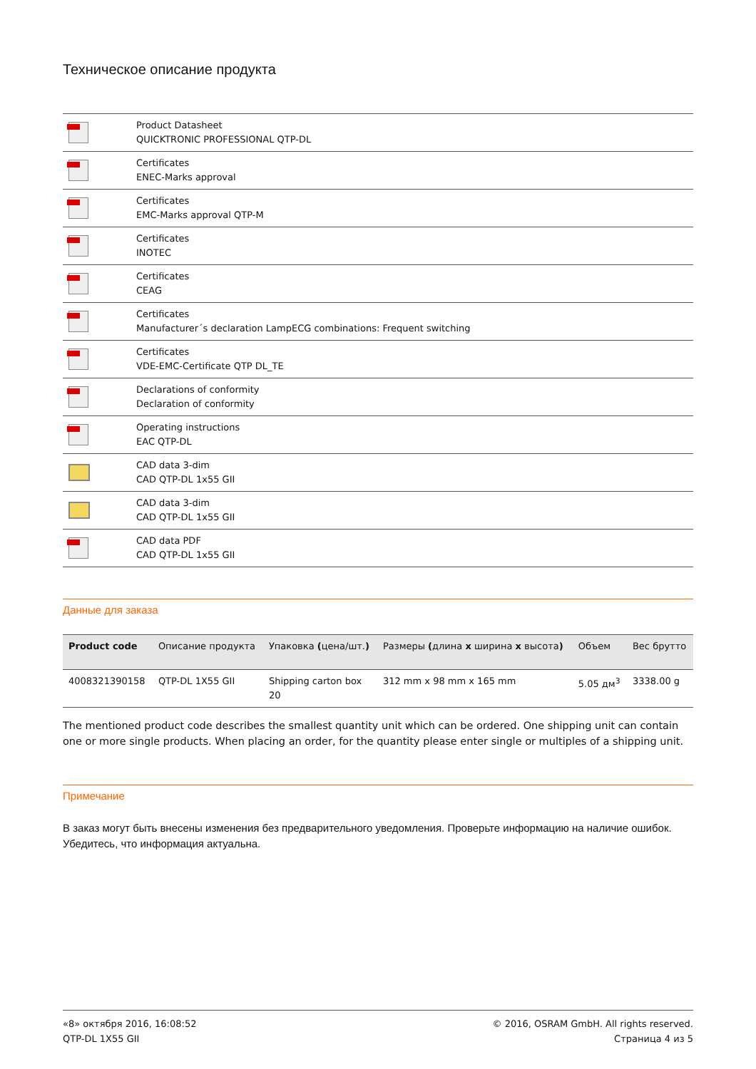Техническое описание продукта
| | Product Datasheet QUICKTRONIC PROFESSIONAL QTP-DL |
| | Certificates ENEC-Marks approval |
| | Certificates EMC-Marks approval QTP-M |
| | Certificates INOTEC |
| | Certificates CEAG |
| | Certificates Manufacturer´s declaration LampECG combinations: Frequent switching |
| | Certificates VDE-EMC-Certificate QTP DL_TE |
| | Declarations of conformity Declaration of conformity |
| | Operating instructions EAC QTP-DL |
| | CAD data 3-dim CAD QTP-DL 1x55 GII |
| | CAD data 3-dim CAD QTP-DL 1x55 GII |
| | CAD data PDF CAD QTP-DL 1x55 GII |
Данные для заказа
| Product code | Описание продукта | Упаковка ( цена/шт. ) | Размеры ( длина x ширина x высота ) | Объем | Вес брутто |
| --- | --- | --- | --- | --- | --- |
| 4008321390158 | QTP-DL 1X55 GII | Shipping carton box 20 | 312 mm x 98 mm x 165 mm | 5.05 дм<sup>3</sup> | 3338.00 g |
The mentioned product code describes the smallest quantity unit which can be ordered. One shipping unit can contain one or more single products. When placing an order, for the quantity please enter single or multiples of a shipping unit.
Примечание
В заказ могут быть внесены изменения без предварительного уведомления. Проверьте информацию на наличие ошибок. Убедитесь, что информация актуальна.
«8» октября 2016, 16:08:52
QTP-DL 1X55 GII
© 2016, OSRAM GmbH. All rights reserved.
Страница 4 из 5